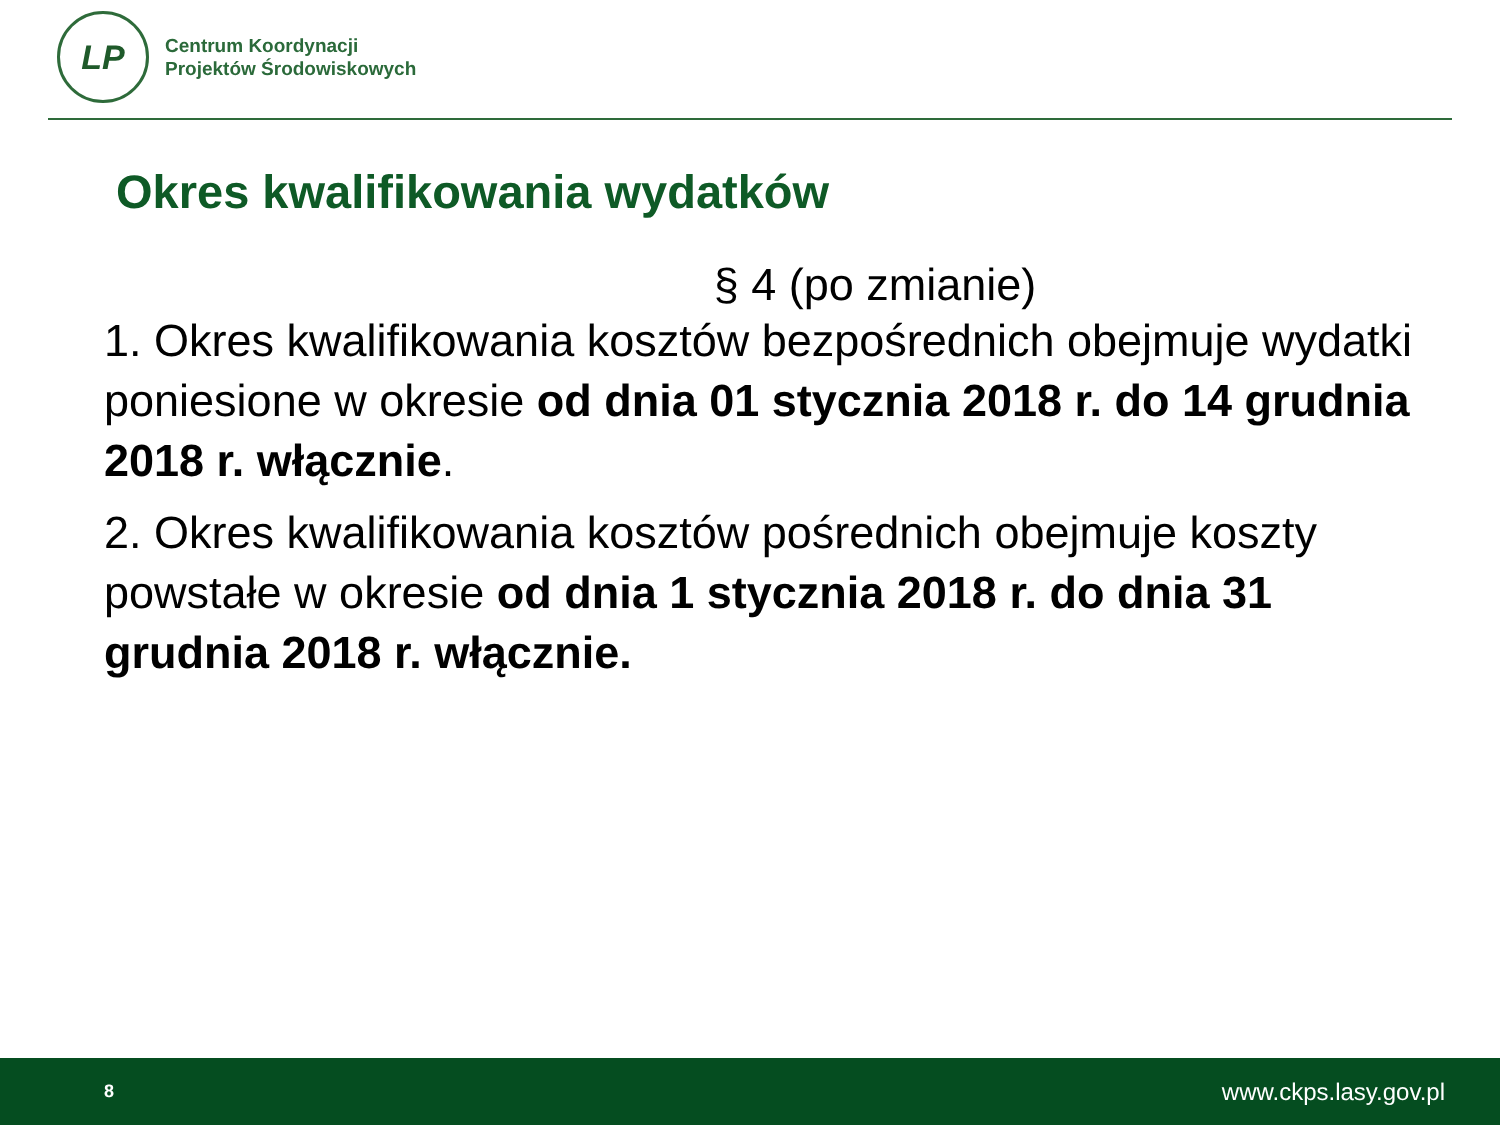LP
Centrum Koordynacji
Projektów Środowiskowych
Okres kwalifikowania wydatków
§ 4 (po zmianie)
1. Okres kwalifikowania kosztów bezpośrednich obejmuje wydatki poniesione w okresie od dnia 01 stycznia 2018 r. do 14 grudnia 2018 r. włącznie.
2. Okres kwalifikowania kosztów pośrednich obejmuje koszty powstałe w okresie od dnia 1 stycznia 2018 r. do dnia 31 grudnia 2018 r. włącznie.
8 www.ckps.lasy.gov.pl